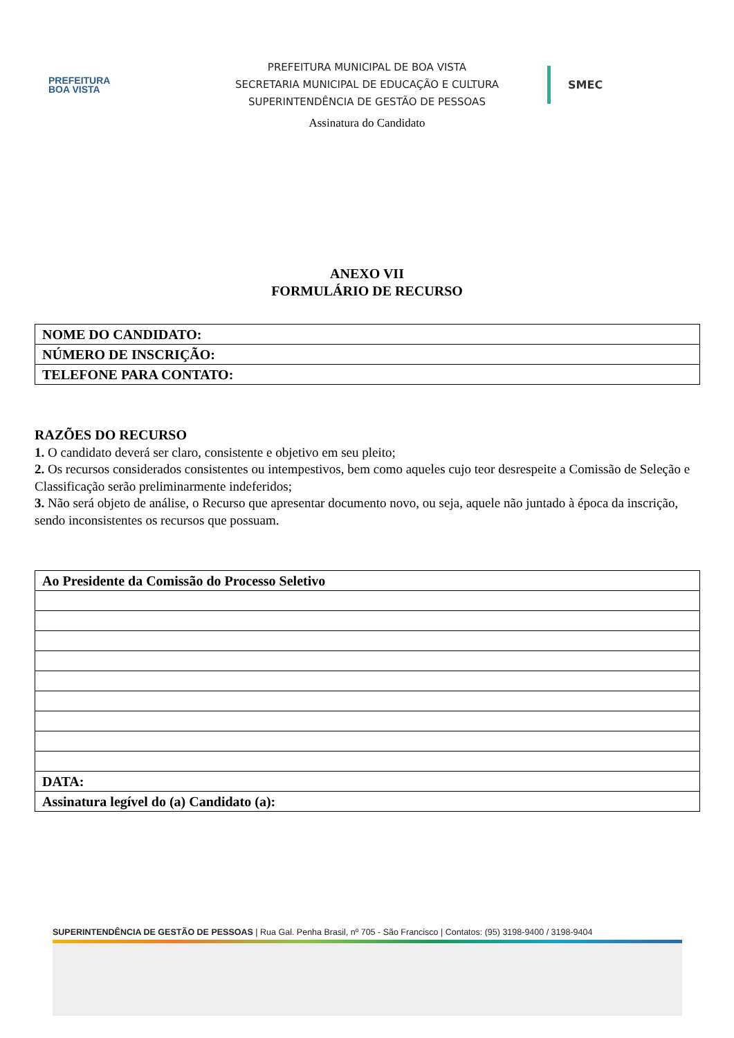PREFEITURA
BOA VISTA
PREFEITURA MUNICIPAL DE BOA VISTA
SECRETARIA MUNICIPAL DE EDUCAÇÃO E CULTURA
SUPERINTENDÊNCIA DE GESTÃO DE PESSOAS
SMEC
Assinatura do Candidato
ANEXO VII
FORMULÁRIO DE RECURSO
| NOME DO CANDIDATO: |
| NÚMERO DE INSCRIÇÃO: |
| TELEFONE PARA CONTATO: |
RAZÕES DO RECURSO
1. O candidato deverá ser claro, consistente e objetivo em seu pleito;
2. Os recursos considerados consistentes ou intempestivos, bem como aqueles cujo teor desrespeite a Comissão de Seleção e Classificação serão preliminarmente indeferidos;
3. Não será objeto de análise, o Recurso que apresentar documento novo, ou seja, aquele não juntado à época da inscrição, sendo inconsistentes os recursos que possuam.
| Ao Presidente da Comissão do Processo Seletivo |
| DATA: |
| Assinatura legível do (a) Candidato (a): |
SUPERINTENDÊNCIA DE GESTÃO DE PESSOAS | Rua Gal. Penha Brasil, nº 705 - São Francisco | Contatos: (95) 3198-9400 / 3198-9404